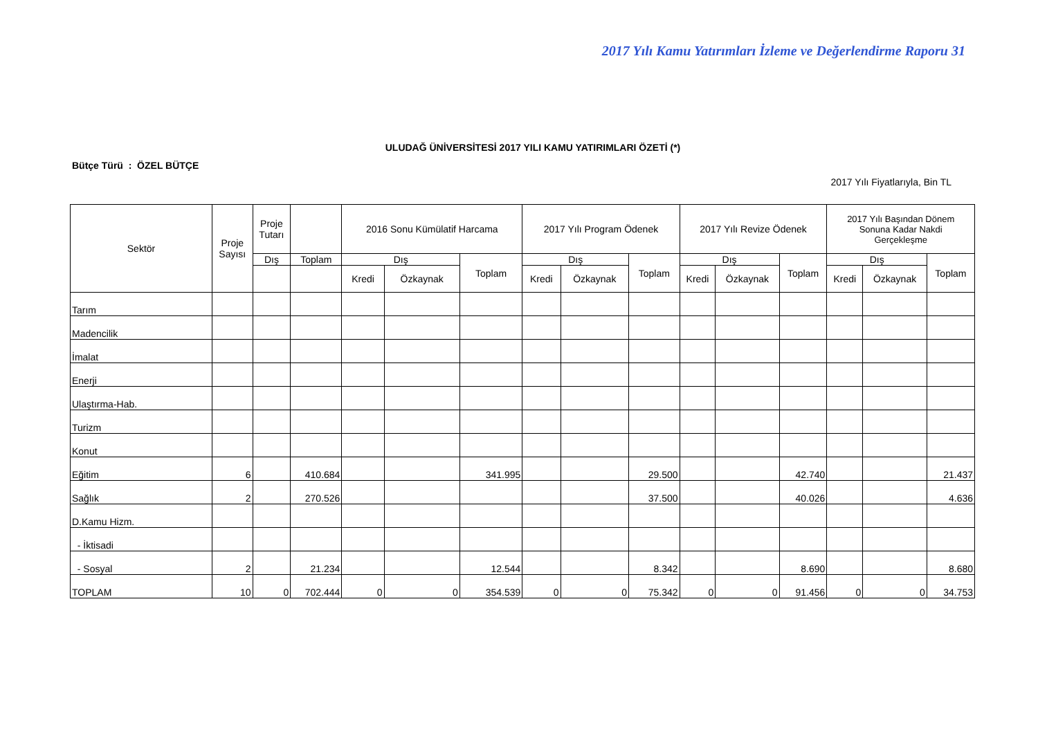2017 Yılı Kamu Yatırımları İzleme ve Değerlendirme Raporu 31
ULUDAĞ ÜNİVERSİTESİ 2017 YILI KAMU YATIRIMLARI ÖZETİ (*)
Bütçe Türü : ÖZEL BÜTÇE
2017 Yılı Fiyatlarıyla, Bin TL
| Sektör | Proje Sayısı | Proje Tutarı | | 2016 Sonu Kümülatif Harcama | | | 2017 Yılı Program Ödenek | | | 2017 Yılı Revize Ödenek | | | 2017 Yılı Başından Dönem Sonuna Kadar Nakdi Gerçekleşme | | |
| --- | --- | --- | --- | --- | --- | --- | --- | --- | --- | --- | --- | --- | --- | --- | --- |
| | | Dış | Toplam | Dış | | Toplam | Dış | | Toplam | Dış | | Toplam | Dış | | Toplam |
| | | | | Kredi | Özkaynak | | Kredi | Özkaynak | | Kredi | Özkaynak | | Kredi | Özkaynak | |
| Tarım | | | | | | | | | | | | | | | |
| Madencilik | | | | | | | | | | | | | | | |
| İmalat | | | | | | | | | | | | | | | |
| Enerji | | | | | | | | | | | | | | | |
| Ulaştırma-Hab. | | | | | | | | | | | | | | | |
| Turizm | | | | | | | | | | | | | | | |
| Konut | | | | | | | | | | | | | | | |
| Eğitim | 6 | | 410.684 | | | 341.995 | | | 29.500 | | | 42.740 | | | 21.437 |
| Sağlık | 2 | | 270.526 | | | | | | 37.500 | | | 40.026 | | | 4.636 |
| D.Kamu Hizm. | | | | | | | | | | | | | | | |
| - İktisadi | | | | | | | | | | | | | | | |
| - Sosyal | 2 | | 21.234 | | | 12.544 | | | 8.342 | | | 8.690 | | | 8.680 |
| TOPLAM | 10 | 0 | 702.444 | 0 | 0 | 354.539 | 0 | 0 | 75.342 | 0 | 0 | 91.456 | 0 | 0 | 34.753 |